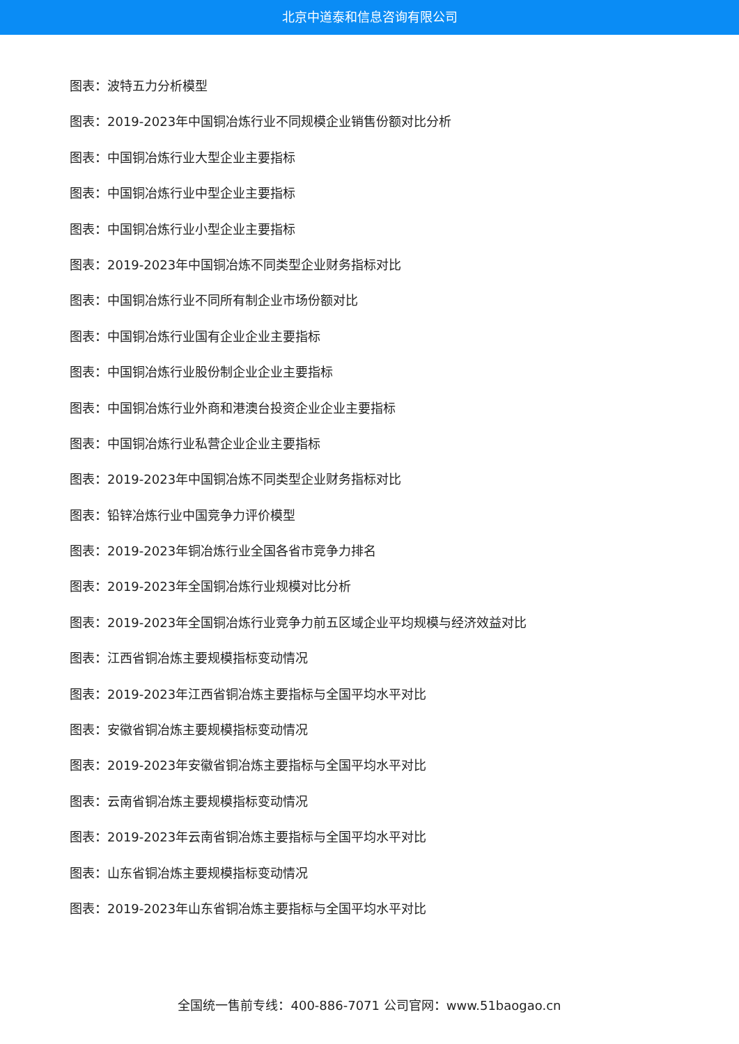北京中道泰和信息咨询有限公司
图表：波特五力分析模型
图表：2019-2023年中国铜冶炼行业不同规模企业销售份额对比分析
图表：中国铜冶炼行业大型企业主要指标
图表：中国铜冶炼行业中型企业主要指标
图表：中国铜冶炼行业小型企业主要指标
图表：2019-2023年中国铜冶炼不同类型企业财务指标对比
图表：中国铜冶炼行业不同所有制企业市场份额对比
图表：中国铜冶炼行业国有企业企业主要指标
图表：中国铜冶炼行业股份制企业企业主要指标
图表：中国铜冶炼行业外商和港澳台投资企业企业主要指标
图表：中国铜冶炼行业私营企业企业主要指标
图表：2019-2023年中国铜冶炼不同类型企业财务指标对比
图表：铅锌冶炼行业中国竞争力评价模型
图表：2019-2023年铜冶炼行业全国各省市竞争力排名
图表：2019-2023年全国铜冶炼行业规模对比分析
图表：2019-2023年全国铜冶炼行业竞争力前五区域企业平均规模与经济效益对比
图表：江西省铜冶炼主要规模指标变动情况
图表：2019-2023年江西省铜冶炼主要指标与全国平均水平对比
图表：安徽省铜冶炼主要规模指标变动情况
图表：2019-2023年安徽省铜冶炼主要指标与全国平均水平对比
图表：云南省铜冶炼主要规模指标变动情况
图表：2019-2023年云南省铜冶炼主要指标与全国平均水平对比
图表：山东省铜冶炼主要规模指标变动情况
图表：2019-2023年山东省铜冶炼主要指标与全国平均水平对比
全国统一售前专线：400-886-7071 公司官网：www.51baogao.cn